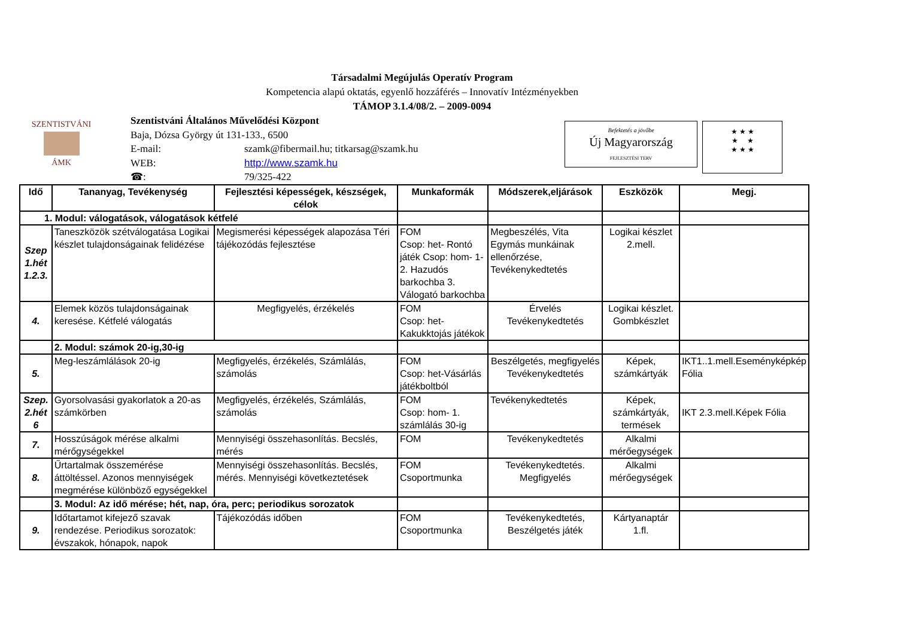SZENTISTVÁNI
ÁMK
Befektetés a jövőbe
Új Magyarország
FEJLESZTÉSI TERV
★ ★ ★
★ ★
★ ★ ★
Társadalmi Megújulás Operatív Program
Kompetencia alapú oktatás, egyenlő hozzáférés – Innovatív Intézményekben
TÁMOP 3.1.4/08/2. – 2009-0094
Szentistváni Általános Művelődési Központ
Baja, Dózsa György út 131-133., 6500
E-mail: szamk@fibermail.hu; titkarsag@szamk.hu
WEB: http://www.szamk.hu
☎: 79/325-422
| Idő | Tananyag, Tevékenység | Fejlesztési képességek, készségek, célok | Munkaformák | Módszerek,eljárások | Eszközök | Megj. |
| --- | --- | --- | --- | --- | --- | --- |
| 1. Modul: válogatások, válogatások kétfelé | | | | | | |
| Szep 1.hét 1.2.3. | Taneszközök szétválogatása Logikai készlet tulajdonságainak felidézése | Megismerési képességek alapozása Téri tájékozódás fejlesztése | FOM Csop: het- Rontó játék Csop: hom- 1-2. Hazudós barkochba 3. Válogató barkochba | Megbeszélés, Vita Egymás munkáinak ellenőrzése, Tevékenykedtetés | Logikai készlet 2.mell. | |
| 4. | Elemek közös tulajdonságainak keresése. Kétfelé válogatás | Megfigyelés, érzékelés | FOM Csop: het- Kakukktojás játékok | Érvelés Tevékenykedtetés | Logikai készlet. Gombkészlet | |
| | 2. Modul: számok 20-ig,30-ig | | | | | |
| 5. | Meg-leszámlálások 20-ig | Megfigyelés, érzékelés, Számlálás, számolás | FOM Csop: het-Vásárlás játékboltból | Beszélgetés, megfigyelés Tevékenykedtetés | Képek, számkártyák | IKT1..1.mell.Eseményképkép Fólia |
| Szep. 2.hét 6 | Gyorsolvasási gyakorlatok a 20-as számkörben | Megfigyelés, érzékelés, Számlálás, számolás | FOM Csop: hom- 1. számlálás 30-ig | Tevékenykedtetés | Képek, számkártyák, termések | IKT 2.3.mell.Képek Fólia |
| 7. | Hosszúságok mérése alkalmi mérőgységekkel | Mennyiségi összehasonlítás. Becslés, mérés | FOM | Tevékenykedtetés | Alkalmi mérőegységek | |
| 8. | Űrtartalmak összemérése áttöltéssel. Azonos mennyiségek megmérése különböző egységekkel | Mennyiségi összehasonlítás. Becslés, mérés. Mennyiségi következtetések | FOM Csoportmunka | Tevékenykedtetés. Megfigyelés | Alkalmi mérőegységek | |
| | 3. Modul: Az idő mérése; hét, nap, óra, perc; periodikus sorozatok | | | | | |
| 9. | Időtartamot kifejező szavak rendezése. Periodikus sorozatok: évszakok, hónapok, napok | Tájékozódás időben | FOM Csoportmunka | Tevékenykedtetés, Beszélgetés játék | Kártyanaptár 1.fl. | |